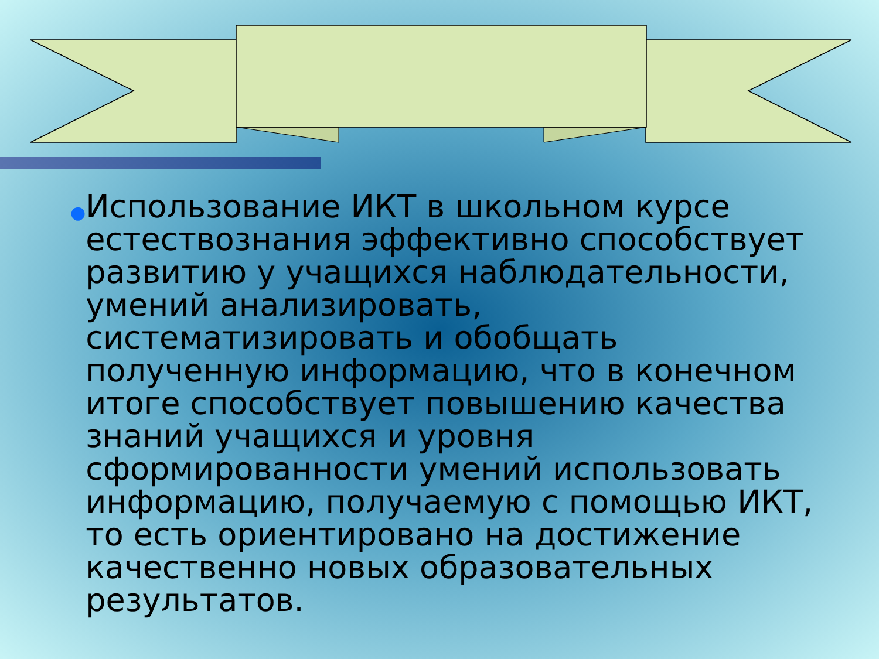●
Использование ИКТ в школьном курсе естествознания эффективно способствует развитию у учащихся наблюдательности, умений анализировать, систематизировать и обобщать полученную информацию, что в конечном итоге способствует повышению качества знаний учащихся и уровня сформированности умений использовать информацию, получаемую с помощью ИКТ, то есть ориентировано на достижение качественно новых образовательных результатов.